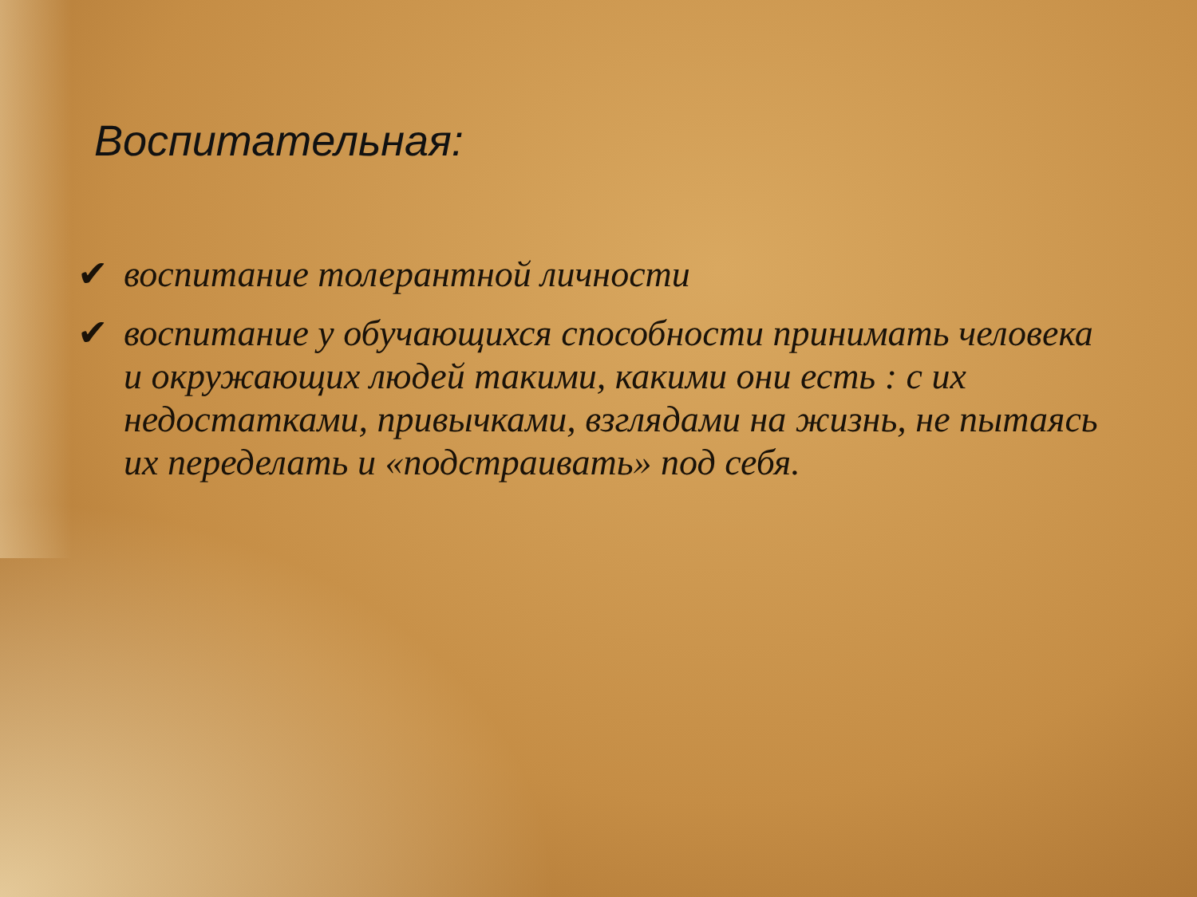Воспитательная:
✔ воспитание толерантной личности
✔ воспитание у обучающихся способности принимать человека и окружающих людей такими, какими они есть : с их недостатками, привычками, взглядами на жизнь, не пытаясь их переделать и «подстраивать» под себя.